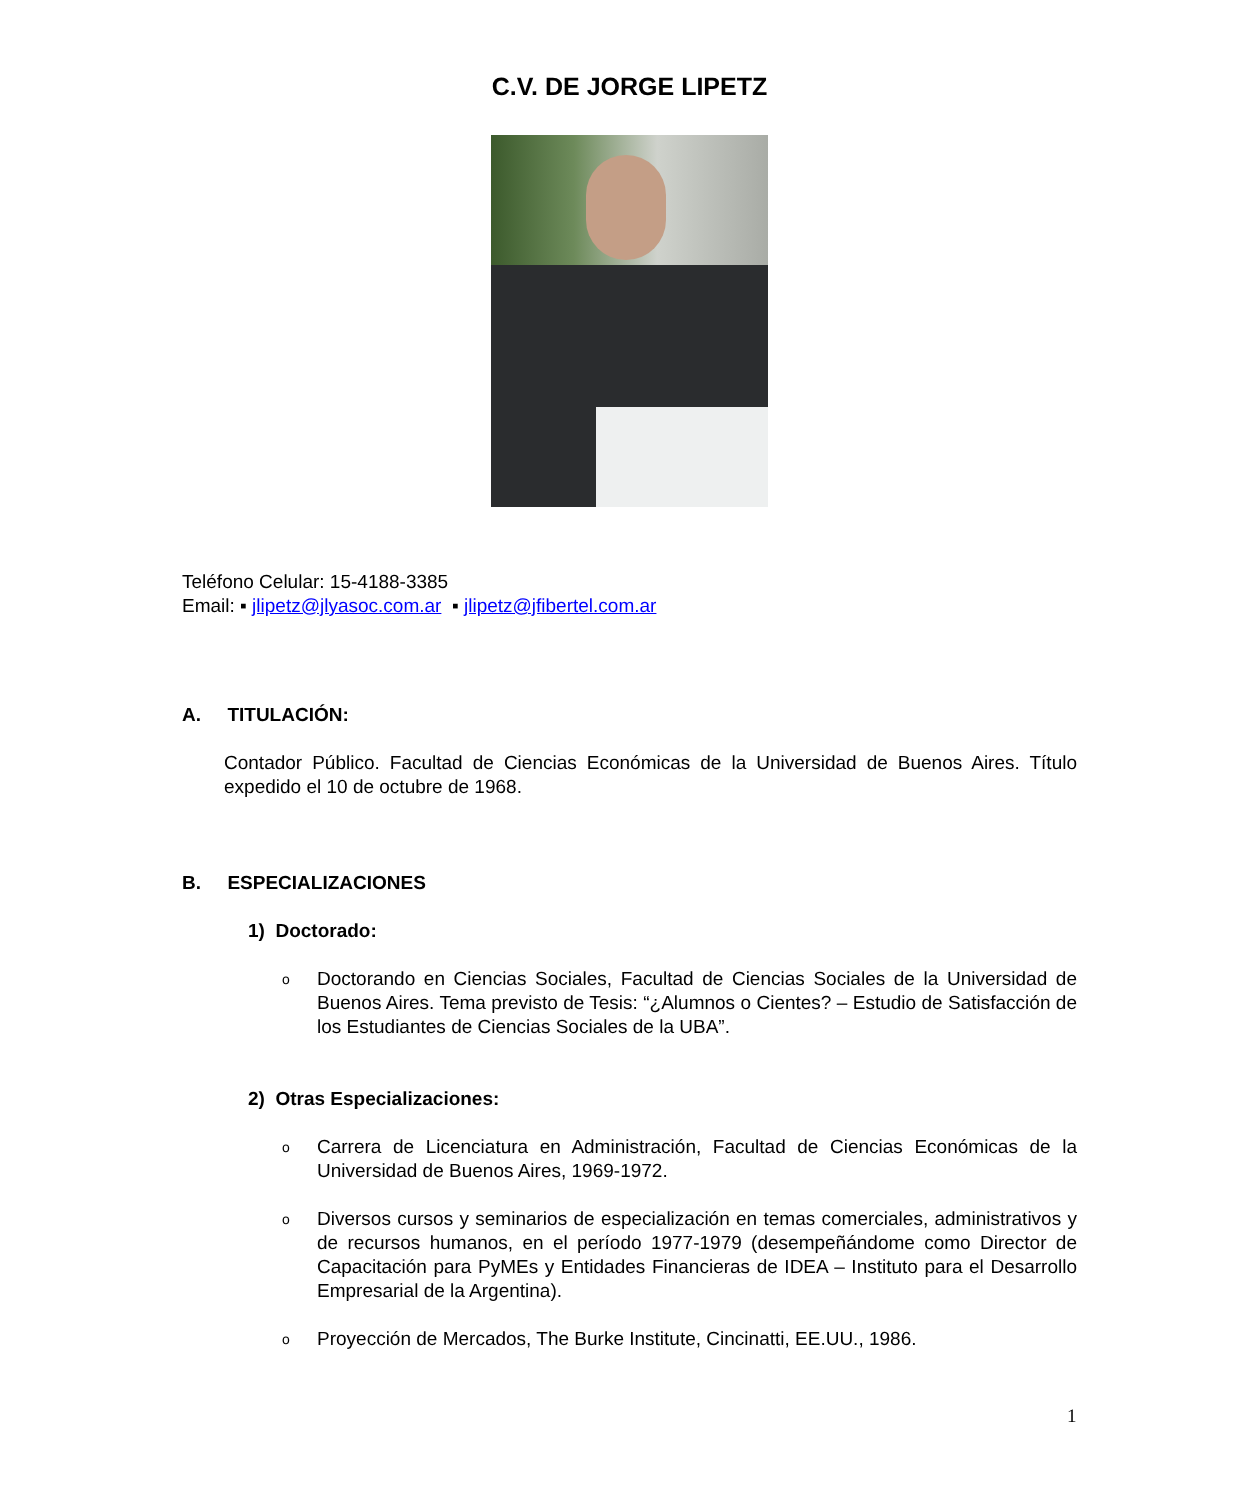C.V. DE JORGE LIPETZ
Teléfono Celular: 15-4188-3385
Email: ▪ jlipetz@jlyasoc.com.ar ▪ jlipetz@jfibertel.com.ar
A. TITULACIÓN:
Contador Público. Facultad de Ciencias Económicas de la Universidad de Buenos Aires. Título expedido el 10 de octubre de 1968.
B. ESPECIALIZACIONES
1) Doctorado:
o Doctorando en Ciencias Sociales, Facultad de Ciencias Sociales de la Universidad de Buenos Aires. Tema previsto de Tesis: “¿Alumnos o Cientes? – Estudio de Satisfacción de los Estudiantes de Ciencias Sociales de la UBA”.
2) Otras Especializaciones:
o Carrera de Licenciatura en Administración, Facultad de Ciencias Económicas de la Universidad de Buenos Aires, 1969-1972.
o Diversos cursos y seminarios de especialización en temas comerciales, administrativos y de recursos humanos, en el período 1977-1979 (desempeñándome como Director de Capacitación para PyMEs y Entidades Financieras de IDEA – Instituto para el Desarrollo Empresarial de la Argentina).
o Proyección de Mercados, The Burke Institute, Cincinatti, EE.UU., 1986.
1